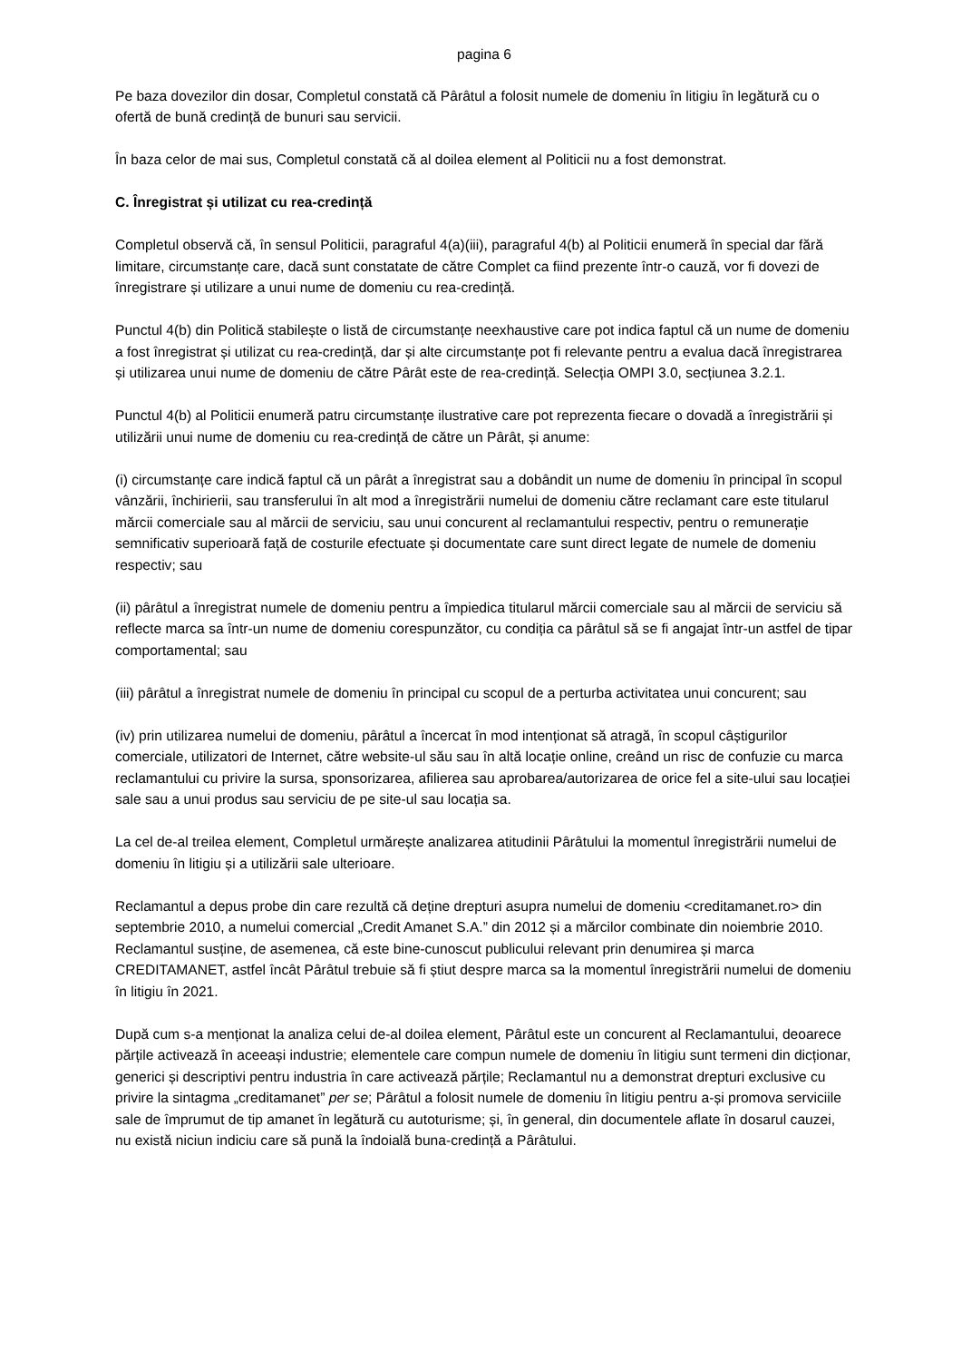pagina 6
Pe baza dovezilor din dosar, Completul constată că Pârâtul a folosit numele de domeniu în litigiu în legătură cu o ofertă de bună credință de bunuri sau servicii.
În baza celor de mai sus, Completul constată că al doilea element al Politicii nu a fost demonstrat.
C. Înregistrat și utilizat cu rea-credință
Completul observă că, în sensul Politicii, paragraful 4(a)(iii), paragraful 4(b) al Politicii enumeră în special dar fără limitare, circumstanțe care, dacă sunt constatate de către Complet ca fiind prezente într-o cauză, vor fi dovezi de înregistrare și utilizare a unui nume de domeniu cu rea-credință.
Punctul 4(b) din Politică stabilește o listă de circumstanțe neexhaustive care pot indica faptul că un nume de domeniu a fost înregistrat și utilizat cu rea-credință, dar și alte circumstanțe pot fi relevante pentru a evalua dacă înregistrarea și utilizarea unui nume de domeniu de către Pârât este de rea-credință. Selecția OMPI 3.0, secțiunea 3.2.1.
Punctul 4(b) al Politicii enumeră patru circumstanțe ilustrative care pot reprezenta fiecare o dovadă a înregistrării și utilizării unui nume de domeniu cu rea-credință de către un Pârât, și anume:
(i) circumstanțe care indică faptul că un pârât a înregistrat sau a dobândit un nume de domeniu în principal în scopul vânzării, închirierii, sau transferului în alt mod a înregistrării numelui de domeniu către reclamant care este titularul mărcii comerciale sau al mărcii de serviciu, sau unui concurent al reclamantului respectiv, pentru o remunerație semnificativ superioară față de costurile efectuate și documentate care sunt direct legate de numele de domeniu respectiv; sau
(ii) pârâtul a înregistrat numele de domeniu pentru a împiedica titularul mărcii comerciale sau al mărcii de serviciu să reflecte marca sa într-un nume de domeniu corespunzător, cu condiția ca pârâtul să se fi angajat într-un astfel de tipar comportamental; sau
(iii) pârâtul a înregistrat numele de domeniu în principal cu scopul de a perturba activitatea unui concurent; sau
(iv) prin utilizarea numelui de domeniu, pârâtul a încercat în mod intenționat să atragă, în scopul câștigurilor comerciale, utilizatori de Internet, către website-ul său sau în altă locație online, creând un risc de confuzie cu marca reclamantului cu privire la sursa, sponsorizarea, afilierea sau aprobarea/autorizarea de orice fel a site-ului sau locației sale sau a unui produs sau serviciu de pe site-ul sau locația sa.
La cel de-al treilea element, Completul urmărește analizarea atitudinii Pârâtului la momentul înregistrării numelui de domeniu în litigiu și a utilizării sale ulterioare.
Reclamantul a depus probe din care rezultă că deține drepturi asupra numelui de domeniu <creditamanet.ro> din septembrie 2010, a numelui comercial „Credit Amanet S.A.” din 2012 și a mărcilor combinate din noiembrie 2010. Reclamantul susține, de asemenea, că este bine-cunoscut publicului relevant prin denumirea și marca CREDITAMANET, astfel încât Pârâtul trebuie să fi știut despre marca sa la momentul înregistrării numelui de domeniu în litigiu în 2021.
După cum s-a menționat la analiza celui de-al doilea element, Pârâtul este un concurent al Reclamantului, deoarece părțile activează în aceeași industrie; elementele care compun numele de domeniu în litigiu sunt termeni din dicționar, generici și descriptivi pentru industria în care activează părțile; Reclamantul nu a demonstrat drepturi exclusive cu privire la sintagma „creditamanet” per se; Pârâtul a folosit numele de domeniu în litigiu pentru a-și promova serviciile sale de împrumut de tip amanet în legătură cu autoturisme; și, în general, din documentele aflate în dosarul cauzei, nu există niciun indiciu care să pună la îndoială buna-credință a Pârâtului.